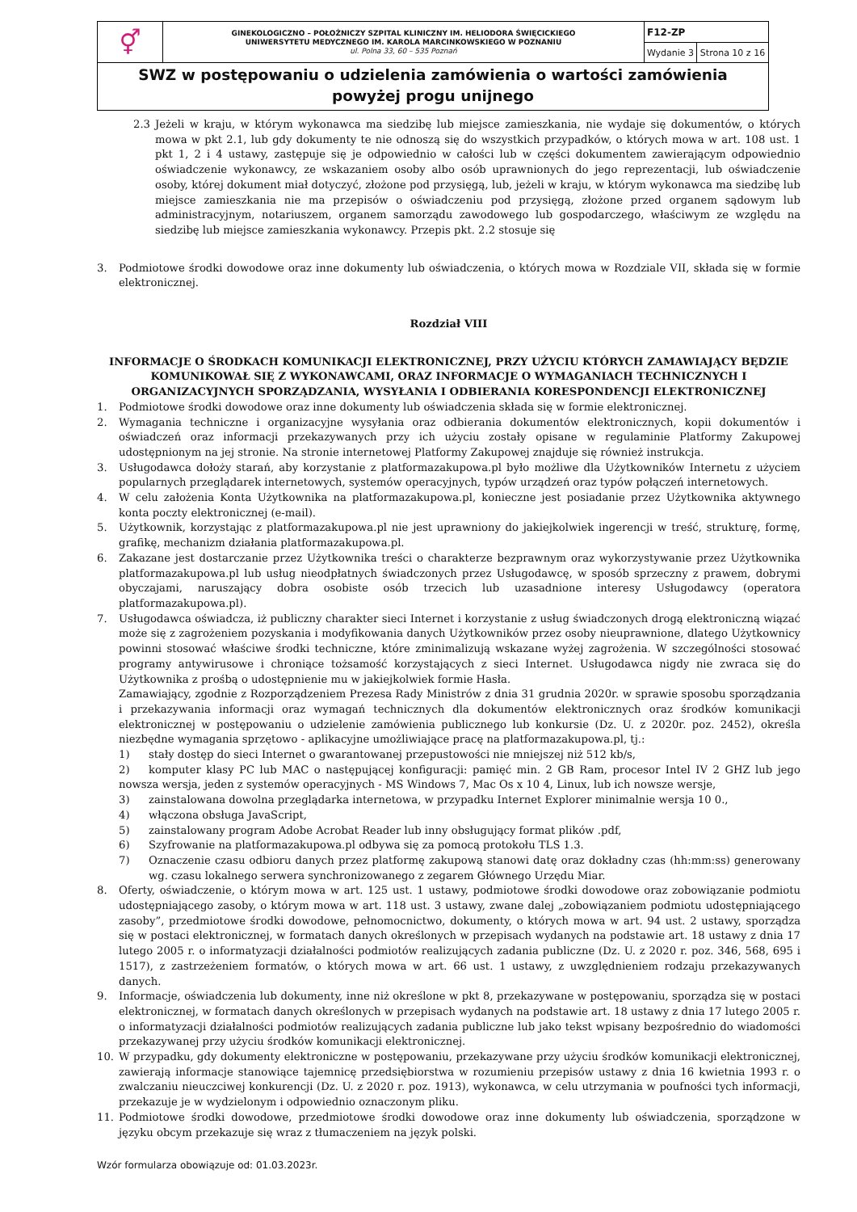| ⚥ | GINEKOLOGICZNO – POŁOŻNICZY SZPITAL KLINICZNY IM. HELIODORA ŚWIĘCICKIEGO UNIWERSYTETU MEDYCZNEGO IM. KAROLA MARCINKOWSKIEGO W POZNANIU ul. Polna 33, 60 – 535 Poznań | F12-ZP | |
| | | Wydanie 3 | Strona 10 z 16 |
| SWZ w postępowaniu o udzielenia zamówienia o wartości zamówienia powyżej progu unijnego | | | |
2.3 Jeżeli w kraju, w którym wykonawca ma siedzibę lub miejsce zamieszkania, nie wydaje się dokumentów, o których mowa w pkt 2.1, lub gdy dokumenty te nie odnoszą się do wszystkich przypadków, o których mowa w art. 108 ust. 1 pkt 1, 2 i 4 ustawy, zastępuje się je odpowiednio w całości lub w części dokumentem zawierającym odpowiednio oświadczenie wykonawcy, ze wskazaniem osoby albo osób uprawnionych do jego reprezentacji, lub oświadczenie osoby, której dokument miał dotyczyć, złożone pod przysięgą, lub, jeżeli w kraju, w którym wykonawca ma siedzibę lub miejsce zamieszkania nie ma przepisów o oświadczeniu pod przysięgą, złożone przed organem sądowym lub administracyjnym, notariuszem, organem samorządu zawodowego lub gospodarczego, właściwym ze względu na siedzibę lub miejsce zamieszkania wykonawcy. Przepis pkt. 2.2 stosuje się
3. Podmiotowe środki dowodowe oraz inne dokumenty lub oświadczenia, o których mowa w Rozdziale VII, składa się w formie elektronicznej.
Rozdział VIII
INFORMACJE O ŚRODKACH KOMUNIKACJI ELEKTRONICZNEJ, PRZY UŻYCIU KTÓRYCH ZAMAWIAJĄCY BĘDZIE KOMUNIKOWAŁ SIĘ Z WYKONAWCAMI, ORAZ INFORMACJE O WYMAGANIACH TECHNICZNYCH I ORGANIZACYJNYCH SPORZĄDZANIA, WYSYŁANIA I ODBIERANIA KORESPONDENCJI ELEKTRONICZNEJ
1. Podmiotowe środki dowodowe oraz inne dokumenty lub oświadczenia składa się w formie elektronicznej.
2. Wymagania techniczne i organizacyjne wysyłania oraz odbierania dokumentów elektronicznych, kopii dokumentów i oświadczeń oraz informacji przekazywanych przy ich użyciu zostały opisane w regulaminie Platformy Zakupowej udostępnionym na jej stronie. Na stronie internetowej Platformy Zakupowej znajduje się również instrukcja.
3. Usługodawca dołoży starań, aby korzystanie z platformazakupowa.pl było możliwe dla Użytkowników Internetu z użyciem popularnych przeglądarek internetowych, systemów operacyjnych, typów urządzeń oraz typów połączeń internetowych.
4. W celu założenia Konta Użytkownika na platformazakupowa.pl, konieczne jest posiadanie przez Użytkownika aktywnego konta poczty elektronicznej (e-mail).
5. Użytkownik, korzystając z platformazakupowa.pl nie jest uprawniony do jakiejkolwiek ingerencji w treść, strukturę, formę, grafikę, mechanizm działania platformazakupowa.pl.
6. Zakazane jest dostarczanie przez Użytkownika treści o charakterze bezprawnym oraz wykorzystywanie przez Użytkownika platformazakupowa.pl lub usług nieodpłatnych świadczonych przez Usługodawcę, w sposób sprzeczny z prawem, dobrymi obyczajami, naruszający dobra osobiste osób trzecich lub uzasadnione interesy Usługodawcy (operatora platformazakupowa.pl).
7. Usługodawca oświadcza, iż publiczny charakter sieci Internet i korzystanie z usług świadczonych drogą elektroniczną wiązać może się z zagrożeniem pozyskania i modyfikowania danych Użytkowników przez osoby nieuprawnione, dlatego Użytkownicy powinni stosować właściwe środki techniczne, które zminimalizują wskazane wyżej zagrożenia. W szczególności stosować programy antywirusowe i chroniące tożsamość korzystających z sieci Internet. Usługodawca nigdy nie zwraca się do Użytkownika z prośbą o udostępnienie mu w jakiejkolwiek formie Hasła.
Zamawiający, zgodnie z Rozporządzeniem Prezesa Rady Ministrów z dnia 31 grudnia 2020r. w sprawie sposobu sporządzania i przekazywania informacji oraz wymagań technicznych dla dokumentów elektronicznych oraz środków komunikacji elektronicznej w postępowaniu o udzielenie zamówienia publicznego lub konkursie (Dz. U. z 2020r. poz. 2452), określa niezbędne wymagania sprzętowo - aplikacyjne umożliwiające pracę na platformazakupowa.pl, tj.:
1) stały dostęp do sieci Internet o gwarantowanej przepustowości nie mniejszej niż 512 kb/s,
2) komputer klasy PC lub MAC o następującej konfiguracji: pamięć min. 2 GB Ram, procesor Intel IV 2 GHZ lub jego nowsza wersja, jeden z systemów operacyjnych - MS Windows 7, Mac Os x 10 4, Linux, lub ich nowsze wersje,
3) zainstalowana dowolna przeglądarka internetowa, w przypadku Internet Explorer minimalnie wersja 10 0.,
4) włączona obsługa JavaScript,
5) zainstalowany program Adobe Acrobat Reader lub inny obsługujący format plików .pdf,
6) Szyfrowanie na platformazakupowa.pl odbywa się za pomocą protokołu TLS 1.3.
7) Oznaczenie czasu odbioru danych przez platformę zakupową stanowi datę oraz dokładny czas (hh:mm:ss) generowany wg. czasu lokalnego serwera synchronizowanego z zegarem Głównego Urzędu Miar.
8. Oferty, oświadczenie, o którym mowa w art. 125 ust. 1 ustawy, podmiotowe środki dowodowe oraz zobowiązanie podmiotu udostępniającego zasoby, o którym mowa w art. 118 ust. 3 ustawy, zwane dalej „zobowiązaniem podmiotu udostępniającego zasoby”, przedmiotowe środki dowodowe, pełnomocnictwo, dokumenty, o których mowa w art. 94 ust. 2 ustawy, sporządza się w postaci elektronicznej, w formatach danych określonych w przepisach wydanych na podstawie art. 18 ustawy z dnia 17 lutego 2005 r. o informatyzacji działalności podmiotów realizujących zadania publiczne (Dz. U. z 2020 r. poz. 346, 568, 695 i 1517), z zastrzeżeniem formatów, o których mowa w art. 66 ust. 1 ustawy, z uwzględnieniem rodzaju przekazywanych danych.
9. Informacje, oświadczenia lub dokumenty, inne niż określone w pkt 8, przekazywane w postępowaniu, sporządza się w postaci elektronicznej, w formatach danych określonych w przepisach wydanych na podstawie art. 18 ustawy z dnia 17 lutego 2005 r. o informatyzacji działalności podmiotów realizujących zadania publiczne lub jako tekst wpisany bezpośrednio do wiadomości przekazywanej przy użyciu środków komunikacji elektronicznej.
10. W przypadku, gdy dokumenty elektroniczne w postępowaniu, przekazywane przy użyciu środków komunikacji elektronicznej, zawierają informacje stanowiące tajemnicę przedsiębiorstwa w rozumieniu przepisów ustawy z dnia 16 kwietnia 1993 r. o zwalczaniu nieuczciwej konkurencji (Dz. U. z 2020 r. poz. 1913), wykonawca, w celu utrzymania w poufności tych informacji, przekazuje je w wydzielonym i odpowiednio oznaczonym pliku.
11. Podmiotowe środki dowodowe, przedmiotowe środki dowodowe oraz inne dokumenty lub oświadczenia, sporządzone w języku obcym przekazuje się wraz z tłumaczeniem na język polski.
Wzór formularza obowiązuje od: 01.03.2023r.